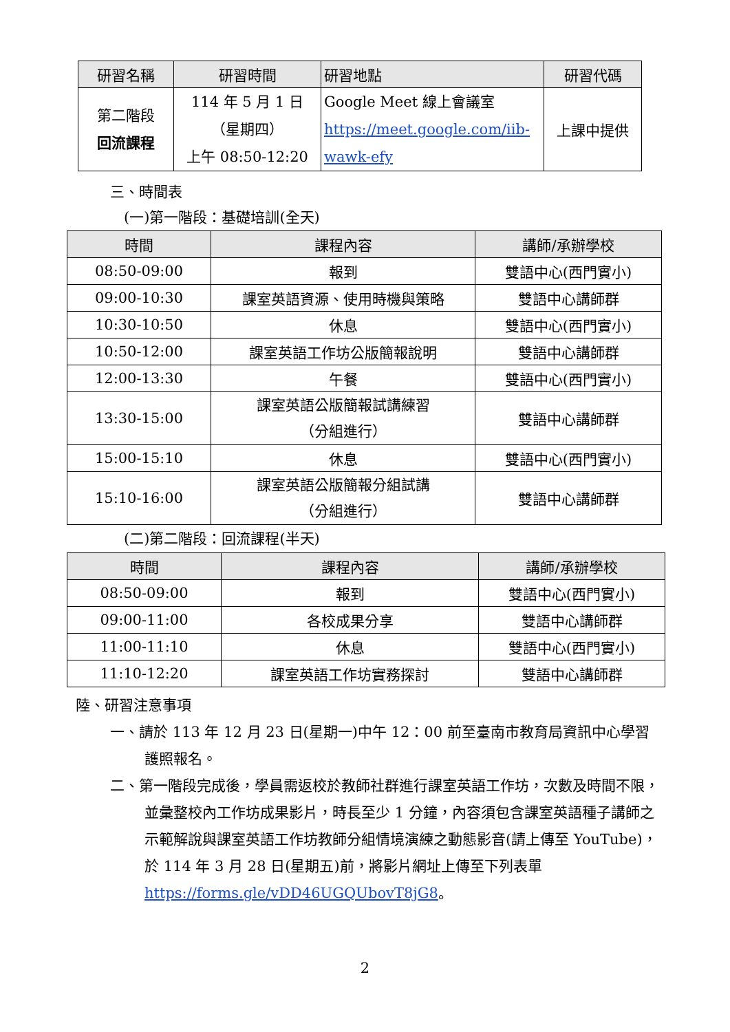| 研習名稱 | 研習時間 | 研習地點 | 研習代碼 |
| --- | --- | --- | --- |
| 第二階段 回流課程 | 114 年 5 月 1 日 （星期四） 上午 08:50-12:20 | Google Meet 線上會議室 https://meet.google.com/iib-wawk-efy | 上課中提供 |
三、時間表
(一)第一階段：基礎培訓(全天)
| 時間 | 課程內容 | 講師/承辦學校 |
| --- | --- | --- |
| 08:50-09:00 | 報到 | 雙語中心(西門實小) |
| 09:00-10:30 | 課室英語資源、使用時機與策略 | 雙語中心講師群 |
| 10:30-10:50 | 休息 | 雙語中心(西門實小) |
| 10:50-12:00 | 課室英語工作坊公版簡報說明 | 雙語中心講師群 |
| 12:00-13:30 | 午餐 | 雙語中心(西門實小) |
| 13:30-15:00 | 課室英語公版簡報試講練習 （分組進行） | 雙語中心講師群 |
| 15:00-15:10 | 休息 | 雙語中心(西門實小) |
| 15:10-16:00 | 課室英語公版簡報分組試講 （分組進行） | 雙語中心講師群 |
(二)第二階段：回流課程(半天)
| 時間 | 課程內容 | 講師/承辦學校 |
| --- | --- | --- |
| 08:50-09:00 | 報到 | 雙語中心(西門實小) |
| 09:00-11:00 | 各校成果分享 | 雙語中心講師群 |
| 11:00-11:10 | 休息 | 雙語中心(西門實小) |
| 11:10-12:20 | 課室英語工作坊實務探討 | 雙語中心講師群 |
陸、研習注意事項
一、請於 113 年 12 月 23 日(星期一)中午 12：00 前至臺南市教育局資訊中心學習護照報名。
二、第一階段完成後，學員需返校於教師社群進行課室英語工作坊，次數及時間不限，並彙整校內工作坊成果影片，時長至少 1 分鐘，內容須包含課室英語種子講師之示範解說與課室英語工作坊教師分組情境演練之動態影音(請上傳至 YouTube)，於 114 年 3 月 28 日(星期五)前，將影片網址上傳至下列表單 https://forms.gle/vDD46UGQUbovT8jG8。
2